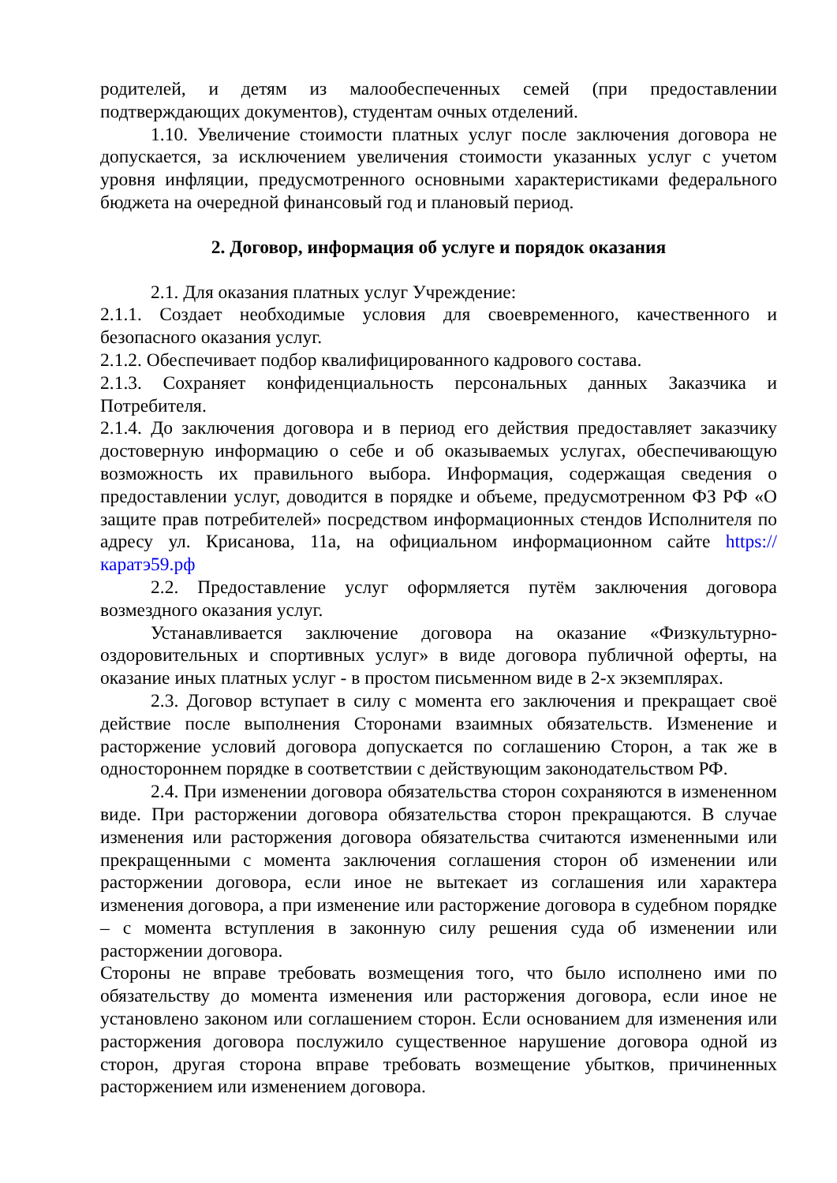родителей, и детям из малообеспеченных семей (при предоставлении подтверждающих документов), студентам очных отделений.
1.10. Увеличение стоимости платных услуг после заключения договора не допускается, за исключением увеличения стоимости указанных услуг с учетом уровня инфляции, предусмотренного основными характеристиками федерального бюджета на очередной финансовый год и плановый период.
2. Договор, информация об услуге и порядок оказания
2.1. Для оказания платных услуг Учреждение:
2.1.1. Создает необходимые условия для своевременного, качественного и безопасного оказания услуг.
2.1.2. Обеспечивает подбор квалифицированного кадрового состава.
2.1.3. Сохраняет конфиденциальность персональных данных Заказчика и Потребителя.
2.1.4. До заключения договора и в период его действия предоставляет заказчику достоверную информацию о себе и об оказываемых услугах, обеспечивающую возможность их правильного выбора. Информация, содержащая сведения о предоставлении услуг, доводится в порядке и объеме, предусмотренном ФЗ РФ «О защите прав потребителей» посредством информационных стендов Исполнителя по адресу ул. Крисанова, 11а, на официальном информационном сайте https://каратэ59.рф
2.2. Предоставление услуг оформляется путём заключения договора возмездного оказания услуг.
Устанавливается заключение договора на оказание «Физкультурно-оздоровительных и спортивных услуг» в виде договора публичной оферты, на оказание иных платных услуг - в простом письменном виде в 2-х экземплярах.
2.3. Договор вступает в силу с момента его заключения и прекращает своё действие после выполнения Сторонами взаимных обязательств. Изменение и расторжение условий договора допускается по соглашению Сторон, а так же в одностороннем порядке в соответствии с действующим законодательством РФ.
2.4. При изменении договора обязательства сторон сохраняются в измененном виде. При расторжении договора обязательства сторон прекращаются. В случае изменения или расторжения договора обязательства считаются измененными или прекращенными с момента заключения соглашения сторон об изменении или расторжении договора, если иное не вытекает из соглашения или характера изменения договора, а при изменение или расторжение договора в судебном порядке – с момента вступления в законную силу решения суда об изменении или расторжении договора.
Стороны не вправе требовать возмещения того, что было исполнено ими по обязательству до момента изменения или расторжения договора, если иное не установлено законом или соглашением сторон. Если основанием для изменения или расторжения договора послужило существенное нарушение договора одной из сторон, другая сторона вправе требовать возмещение убытков, причиненных расторжением или изменением договора.